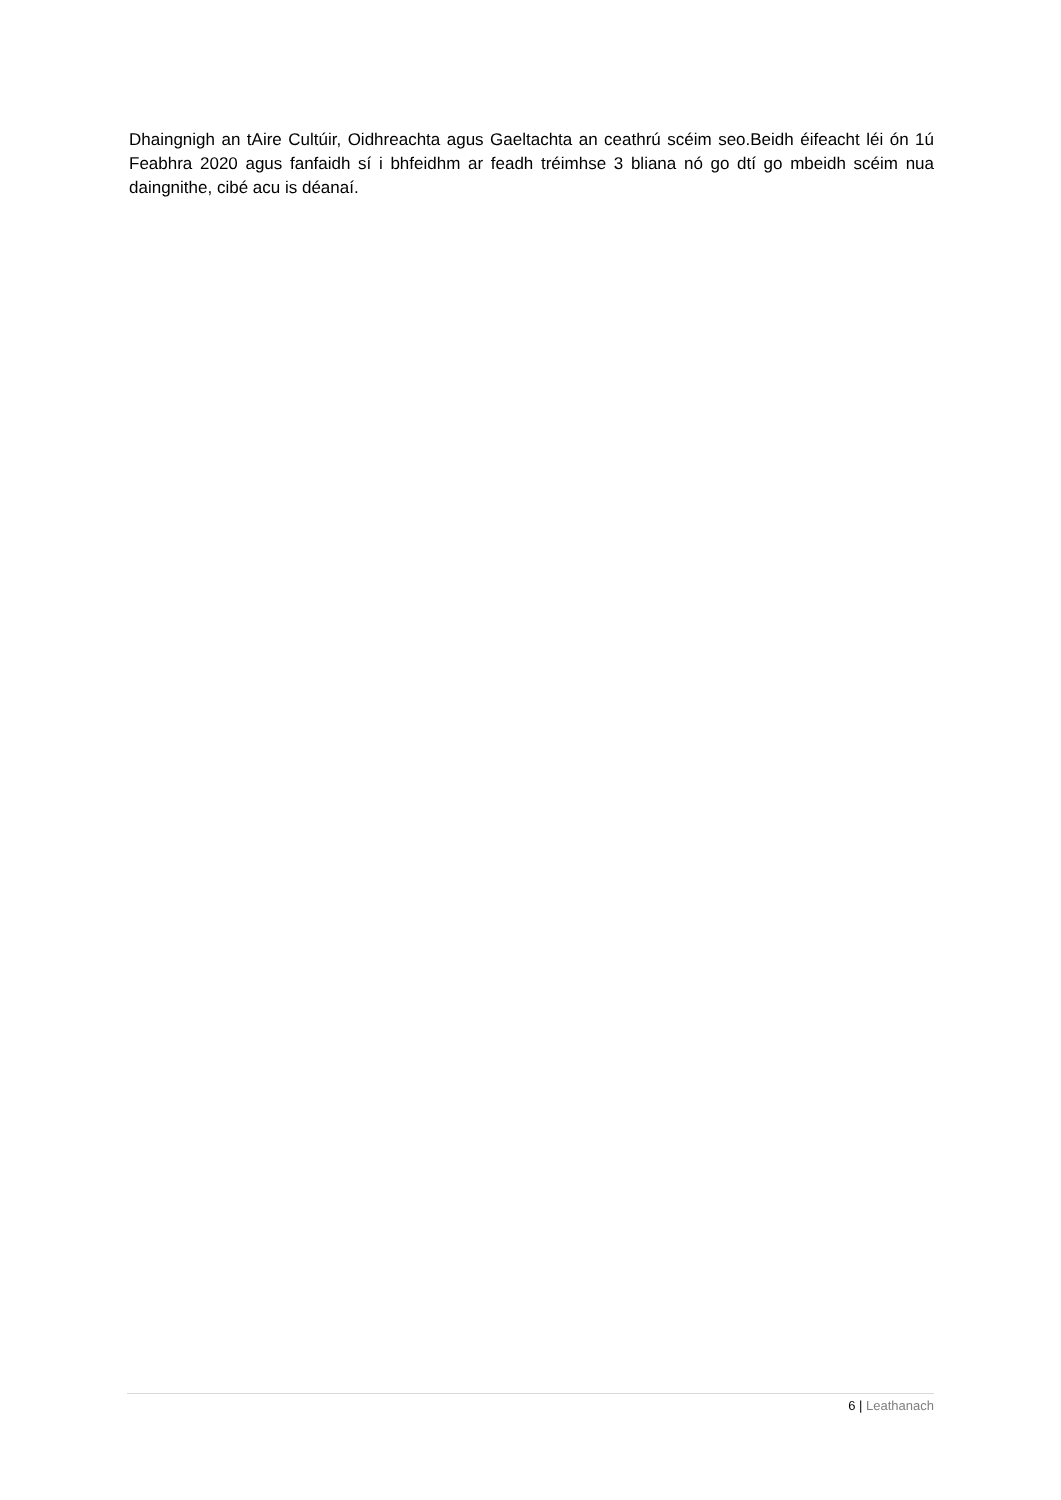Dhaingnigh an tAire Cultúir, Oidhreachta agus Gaeltachta an ceathrú scéim seo.Beidh éifeacht léi ón 1ú Feabhra 2020 agus fanfaidh sí i bhfeidhm ar feadh tréimhse 3 bliana nó go dtí go mbeidh scéim nua daingnithe, cibé acu is déanaí.
6 | Leathanach